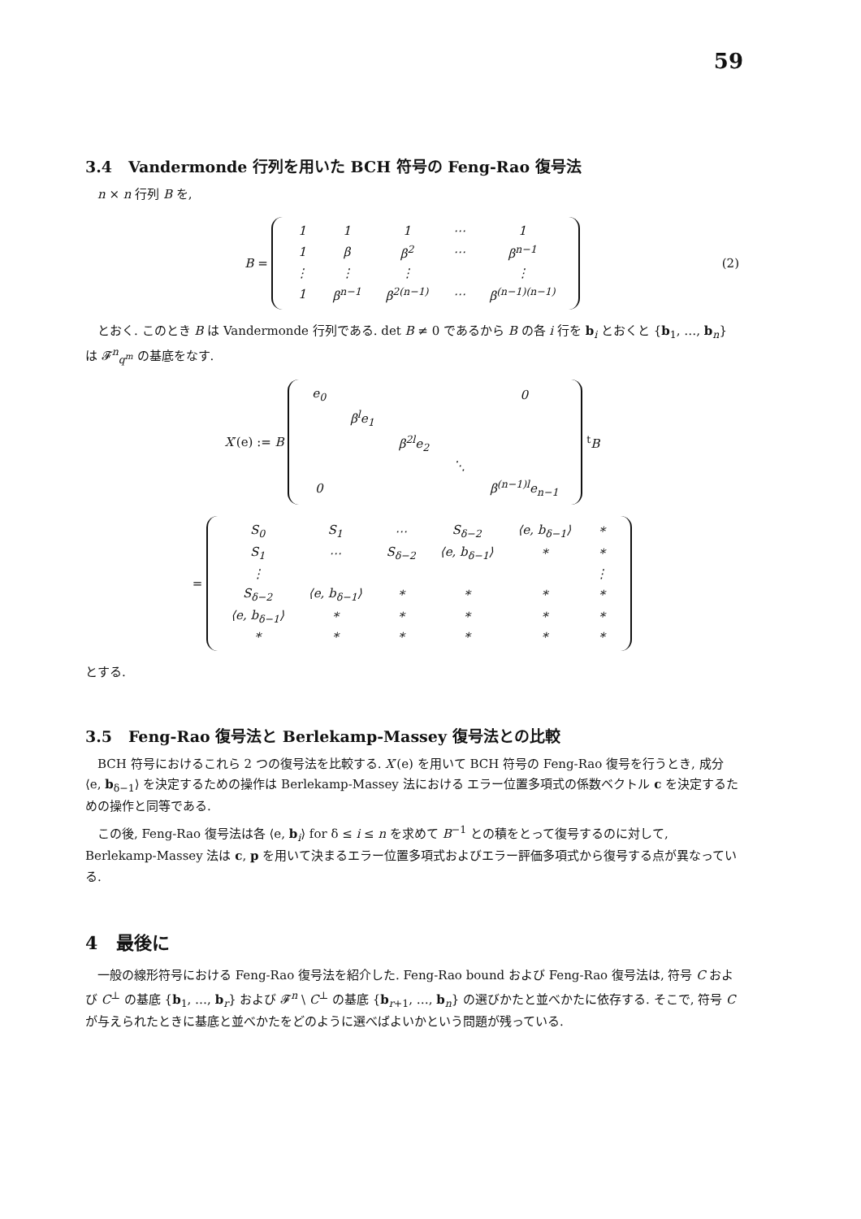59
3.4 Vandermonde 行列を用いた BCH 符号の Feng-Rao 復号法
n × n 行列 B を,
B =
| 1 | 1 | 1 | ⋯ | 1 |
| 1 | β | β<sup>2</sup> | ⋯ | β<sup>n−1</sup> |
| ⋮ | ⋮ | ⋮ | | ⋮ |
| 1 | β<sup>n−1</sup> | β<sup>2(n−1)</sup> | ⋯ | β<sup>(n−1)(n−1)</sup> |
(2)
とおく. このとき B は Vandermonde 行列である. det B ≠ 0 であるから B の各 i 行を b<sub>i</sub> とおくと {b<sub>1</sub>, …, b<sub>n</sub>} は 𝓕<sup>n</sup><sub>q<sup>m</sup></sub> の基底をなす.
X′(e) := B
| e<sub>0</sub> | | | | 0 |
| | β<sup>l</sup>e<sub>1</sub> | | | |
| | | β<sup>2l</sup>e<sub>2</sub> | | |
| | | | ⋱ | |
| 0 | | | | β<sup>(n−1)l</sup>e<sub>n−1</sub> |
<sup>t</sup> B
=
| S<sub>0</sub> | S<sub>1</sub> | ⋯ | S<sub>δ−2</sub> | ⟨e, b<sub>δ−1</sub>⟩ | * |
| S<sub>1</sub> | ⋯ | S<sub>δ−2</sub> | ⟨e, b<sub>δ−1</sub>⟩ | * | * |
| ⋮ | | | | | ⋮ |
| S<sub>δ−2</sub> | ⟨e, b<sub>δ−1</sub>⟩ | * | * | * | * |
| ⟨e, b<sub>δ−1</sub>⟩ | * | * | * | * | * |
| * | * | * | * | * | * |
とする.
3.5 Feng-Rao 復号法と Berlekamp-Massey 復号法との比較
BCH 符号におけるこれら 2 つの復号法を比較する. X′(e) を用いて BCH 符号の Feng-Rao 復号を行うとき, 成分 ⟨e, b<sub>δ−1</sub>⟩ を決定するための操作は Berlekamp-Massey 法における エラー位置多項式の係数ベクトル c を決定するための操作と同等である.
この後, Feng-Rao 復号法は各 ⟨e, b<sub>i</sub>⟩ for δ ≤ i ≤ n を求めて B<sup>−1</sup> との積をとって復号するのに対して, Berlekamp-Massey 法は c, p を用いて決まるエラー位置多項式およびエラー評価多項式から復号する点が異なっている.
4 最後に
一般の線形符号における Feng-Rao 復号法を紹介した. Feng-Rao bound および Feng-Rao 復号法は, 符号 C および C<sup>⊥</sup> の基底 {b<sub>1</sub>, …, b<sub>r</sub>} および 𝓕<sup>n</sup> \ C<sup>⊥</sup> の基底 {b<sub>r+1</sub>, …, b<sub>n</sub>} の選びかたと並べかたに依存する. そこで, 符号 C が与えられたときに基底と並べかたをどのように選べばよいかという問題が残っている.